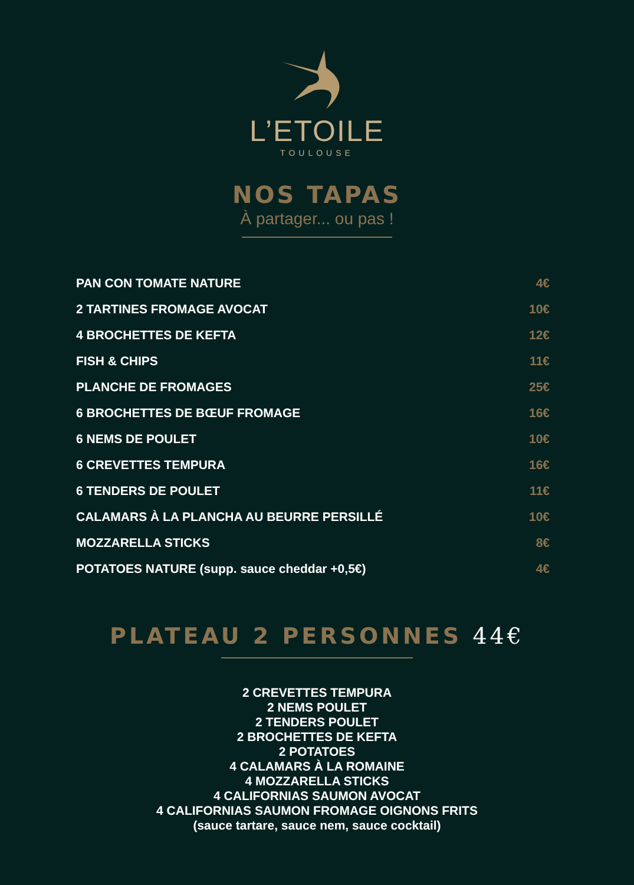L’ETOILE
TOULOUSE
NOS TAPAS
À partager... ou pas !
| PAN CON TOMATE NATURE | 4€ |
| 2 TARTINES FROMAGE AVOCAT | 10€ |
| 4 BROCHETTES DE KEFTA | 12€ |
| FISH & CHIPS | 11€ |
| PLANCHE DE FROMAGES | 25€ |
| 6 BROCHETTES DE BŒUF FROMAGE | 16€ |
| 6 NEMS DE POULET | 10€ |
| 6 CREVETTES TEMPURA | 16€ |
| 6 TENDERS DE POULET | 11€ |
| CALAMARS À LA PLANCHA AU BEURRE PERSILLÉ | 10€ |
| MOZZARELLA STICKS | 8€ |
| POTATOES NATURE (supp. sauce cheddar +0,5€) | 4€ |
PLATEAU 2 PERSONNES 44€
2 CREVETTES TEMPURA
2 NEMS POULET
2 TENDERS POULET
2 BROCHETTES DE KEFTA
2 POTATOES
4 CALAMARS À LA ROMAINE
4 MOZZARELLA STICKS
4 CALIFORNIAS SAUMON AVOCAT
4 CALIFORNIAS SAUMON FROMAGE OIGNONS FRITS
(sauce tartare, sauce nem, sauce cocktail)